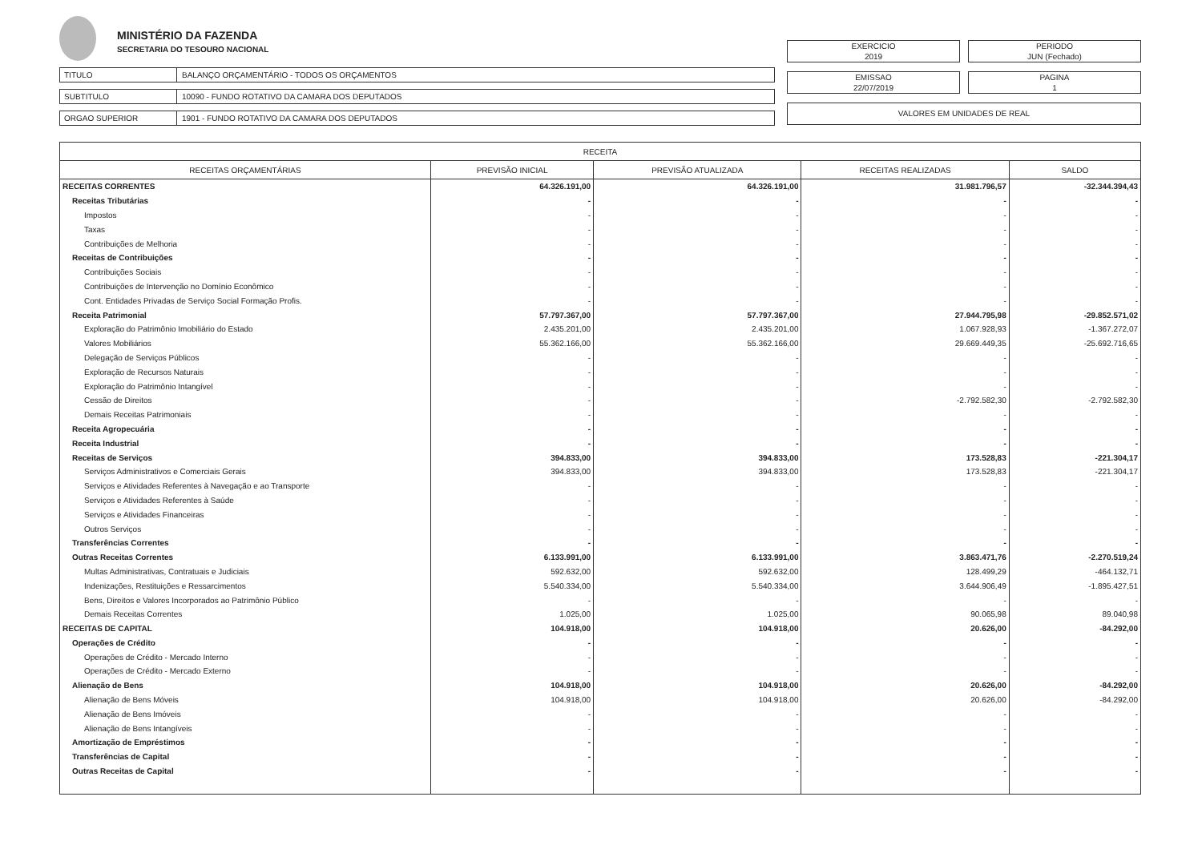MINISTÉRIO DA FAZENDA
SECRETARIA DO TESOURO NACIONAL
TITULO BALANÇO ORÇAMENTÁRIO - TODOS OS ORÇAMENTOS
SUBTITULO 10090 - FUNDO ROTATIVO DA CAMARA DOS DEPUTADOS
ORGAO SUPERIOR 1901 - FUNDO ROTATIVO DA CAMARA DOS DEPUTADOS
EXERCICIO
2019
PERIODO
JUN (Fechado)
EMISSAO
22/07/2019
PAGINA
1
VALORES EM UNIDADES DE REAL
| RECEITA | | | | |
| --- | --- | --- | --- | --- |
| RECEITAS ORÇAMENTÁRIAS | PREVISÃO INICIAL | PREVISÃO ATUALIZADA | RECEITAS REALIZADAS | SALDO |
| RECEITAS CORRENTES | 64.326.191,00 | 64.326.191,00 | 31.981.796,57 | -32.344.394,43 |
| Receitas Tributárias | - | - | - | - |
| Impostos | - | - | - | - |
| Taxas | - | - | - | - |
| Contribuições de Melhoria | - | - | - | - |
| Receitas de Contribuições | - | - | - | - |
| Contribuições Sociais | - | - | - | - |
| Contribuições de Intervenção no Domínio Econômico | - | - | - | - |
| Cont. Entidades Privadas de Serviço Social Formação Profis. | - | - | - | - |
| Receita Patrimonial | 57.797.367,00 | 57.797.367,00 | 27.944.795,98 | -29.852.571,02 |
| Exploração do Patrimônio Imobiliário do Estado | 2.435.201,00 | 2.435.201,00 | 1.067.928,93 | -1.367.272,07 |
| Valores Mobiliários | 55.362.166,00 | 55.362.166,00 | 29.669.449,35 | -25.692.716,65 |
| Delegação de Serviços Públicos | - | - | - | - |
| Exploração de Recursos Naturais | - | - | - | - |
| Exploração do Patrimônio Intangível | - | - | - | - |
| Cessão de Direitos | - | - | -2.792.582,30 | -2.792.582,30 |
| Demais Receitas Patrimoniais | - | - | - | - |
| Receita Agropecuária | - | - | - | - |
| Receita Industrial | - | - | - | - |
| Receitas de Serviços | 394.833,00 | 394.833,00 | 173.528,83 | -221.304,17 |
| Serviços Administrativos e Comerciais Gerais | 394.833,00 | 394.833,00 | 173.528,83 | -221.304,17 |
| Serviços e Atividades Referentes à Navegação e ao Transporte | - | - | - | - |
| Serviços e Atividades Referentes à Saúde | - | - | - | - |
| Serviços e Atividades Financeiras | - | - | - | - |
| Outros Serviços | - | - | - | - |
| Transferências Correntes | - | - | - | - |
| Outras Receitas Correntes | 6.133.991,00 | 6.133.991,00 | 3.863.471,76 | -2.270.519,24 |
| Multas Administrativas, Contratuais e Judiciais | 592.632,00 | 592.632,00 | 128.499,29 | -464.132,71 |
| Indenizações, Restituições e Ressarcimentos | 5.540.334,00 | 5.540.334,00 | 3.644.906,49 | -1.895.427,51 |
| Bens, Direitos e Valores Incorporados ao Patrimônio Público | - | - | - | - |
| Demais Receitas Correntes | 1.025,00 | 1.025,00 | 90.065,98 | 89.040,98 |
| RECEITAS DE CAPITAL | 104.918,00 | 104.918,00 | 20.626,00 | -84.292,00 |
| Operações de Crédito | - | - | - | - |
| Operações de Crédito - Mercado Interno | - | - | - | - |
| Operações de Crédito - Mercado Externo | - | - | - | - |
| Alienação de Bens | 104.918,00 | 104.918,00 | 20.626,00 | -84.292,00 |
| Alienação de Bens Móveis | 104.918,00 | 104.918,00 | 20.626,00 | -84.292,00 |
| Alienação de Bens Imóveis | - | - | - | - |
| Alienação de Bens Intangíveis | - | - | - | - |
| Amortização de Empréstimos | - | - | - | - |
| Transferências de Capital | - | - | - | - |
| Outras Receitas de Capital | - | - | - | - |